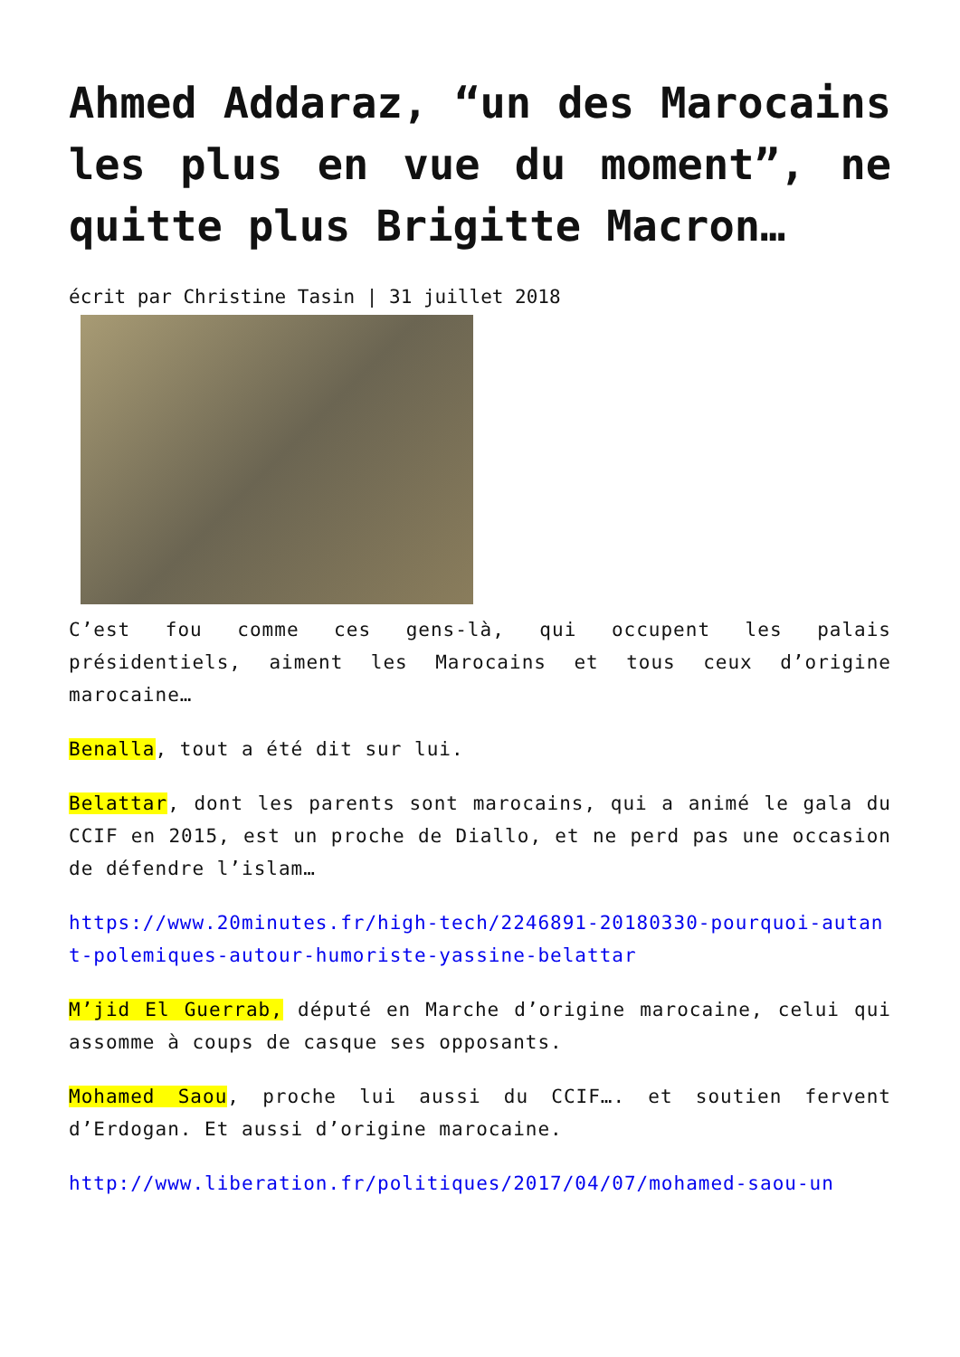Ahmed Addaraz, “un des Marocains les plus en vue du moment”, ne quitte plus Brigitte Macron…
écrit par Christine Tasin | 31 juillet 2018
C’est fou comme ces gens-là, qui occupent les palais présidentiels, aiment les Marocains et tous ceux d’origine marocaine…
Benalla, tout a été dit sur lui.
Belattar, dont les parents sont marocains, qui a animé le gala du CCIF en 2015, est un proche de Diallo, et ne perd pas une occasion de défendre l’islam…
https://www.20minutes.fr/high-tech/2246891-20180330-pourquoi-autant-polemiques-autour-humoriste-yassine-belattar
M’jid El Guerrab, député en Marche d’origine marocaine, celui qui assomme à coups de casque ses opposants.
Mohamed Saou, proche lui aussi du CCIF…. et soutien fervent d’Erdogan. Et aussi d’origine marocaine.
http://www.liberation.fr/politiques/2017/04/07/mohamed-saou-un